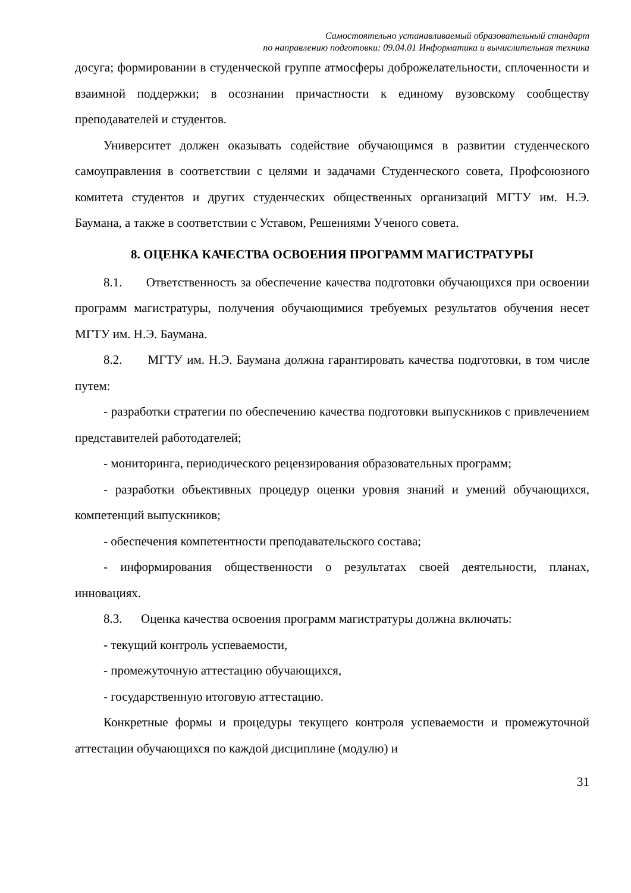Самостоятельно устанавливаемый образовательный стандарт
по направлению подготовки: 09.04.01 Информатика и вычислительная техника
досуга; формировании в студенческой группе атмосферы доброжелательности, сплоченности и взаимной поддержки; в осознании причастности к единому вузовскому сообществу преподавателей и студентов.
Университет должен оказывать содействие обучающимся в развитии студенческого самоуправления в соответствии с целями и задачами Студенческого совета, Профсоюзного комитета студентов и других студенческих общественных организаций МГТУ им. Н.Э. Баумана, а также в соответствии с Уставом, Решениями Ученого совета.
8. ОЦЕНКА КАЧЕСТВА ОСВОЕНИЯ ПРОГРАММ МАГИСТРАТУРЫ
8.1. Ответственность за обеспечение качества подготовки обучающихся при освоении программ магистратуры, получения обучающимися требуемых результатов обучения несет МГТУ им. Н.Э. Баумана.
8.2. МГТУ им. Н.Э. Баумана должна гарантировать качества подготовки, в том числе путем:
- разработки стратегии по обеспечению качества подготовки выпускников с привлечением представителей работодателей;
- мониторинга, периодического рецензирования образовательных программ;
- разработки объективных процедур оценки уровня знаний и умений обучающихся, компетенций выпускников;
- обеспечения компетентности преподавательского состава;
- информирования общественности о результатах своей деятельности, планах, инновациях.
8.3. Оценка качества освоения программ магистратуры должна включать:
- текущий контроль успеваемости,
- промежуточную аттестацию обучающихся,
- государственную итоговую аттестацию.
Конкретные формы и процедуры текущего контроля успеваемости и промежуточной аттестации обучающихся по каждой дисциплине (модулю) и
31